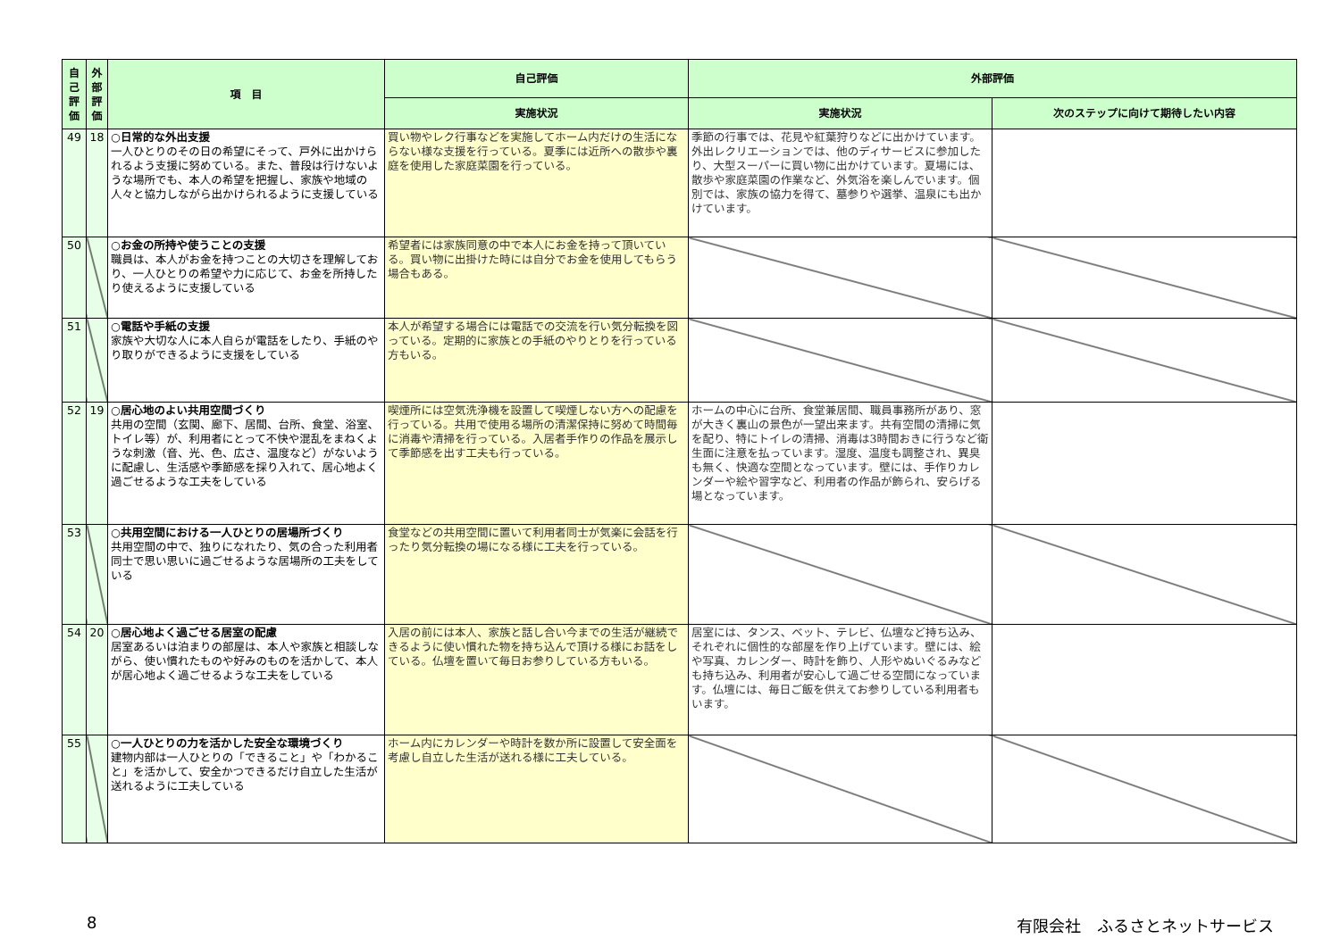| 自己評価 | 外部評価 | 項 目 | 自己評価 | 外部評価 | |
| --- | --- | --- | --- | --- | --- |
| | | | 実施状況 | 実施状況 | 次のステップに向けて期待したい内容 |
| 49 | 18 | ○日常的な外出支援 一人ひとりのその日の希望にそって、戸外に出かけられるよう支援に努めている。また、普段は行けないような場所でも、本人の希望を把握し、家族や地域の人々と協力しながら出かけられるように支援している | 買い物やレク行事などを実施してホーム内だけの生活にならない様な支援を行っている。夏季には近所への散歩や裏庭を使用した家庭菜園を行っている。 | 季節の行事では、花見や紅葉狩りなどに出かけています。外出レクリエーションでは、他のディサービスに参加したり、大型スーパーに買い物に出かけています。夏場には、散歩や家庭菜園の作業など、外気浴を楽しんでいます。個別では、家族の協力を得て、墓参りや選挙、温泉にも出かけています。 | |
| 50 | | ○お金の所持や使うことの支援 職員は、本人がお金を持つことの大切さを理解しており、一人ひとりの希望や力に応じて、お金を所持したり使えるように支援している | 希望者には家族同意の中で本人にお金を持って頂いている。買い物に出掛けた時には自分でお金を使用してもらう場合もある。 | | |
| 51 | | ○電話や手紙の支援 家族や大切な人に本人自らが電話をしたり、手紙のやり取りができるように支援をしている | 本人が希望する場合には電話での交流を行い気分転換を図っている。定期的に家族との手紙のやりとりを行っている方もいる。 | | |
| 52 | 19 | ○居心地のよい共用空間づくり 共用の空間（玄関、廊下、居間、台所、食堂、浴室、トイレ等）が、利用者にとって不快や混乱をまねくような刺激（音、光、色、広さ、温度など）がないように配慮し、生活感や季節感を採り入れて、居心地よく過ごせるような工夫をしている | 喫煙所には空気洗浄機を設置して喫煙しない方への配慮を行っている。共用で使用る場所の清潔保持に努めて時間毎に消毒や清掃を行っている。入居者手作りの作品を展示して季節感を出す工夫も行っている。 | ホームの中心に台所、食堂兼居間、職員事務所があり、窓が大きく裏山の景色が一望出来ます。共有空間の清掃に気を配り、特にトイレの清掃、消毒は3時間おきに行うなど衛生面に注意を払っています。湿度、温度も調整され、異臭も無く、快適な空間となっています。壁には、手作りカレンダーや絵や習字など、利用者の作品が飾られ、安らげる場となっています。 | |
| 53 | | ○共用空間における一人ひとりの居場所づくり 共用空間の中で、独りになれたり、気の合った利用者同士で思い思いに過ごせるような居場所の工夫をしている | 食堂などの共用空間に置いて利用者同士が気楽に会話を行ったり気分転換の場になる様に工夫を行っている。 | | |
| 54 | 20 | ○居心地よく過ごせる居室の配慮 居室あるいは泊まりの部屋は、本人や家族と相談しながら、使い慣れたものや好みのものを活かして、本人が居心地よく過ごせるような工夫をしている | 入居の前には本人、家族と話し合い今までの生活が継続できるように使い慣れた物を持ち込んで頂ける様にお話をしている。仏壇を置いて毎日お参りしている方もいる。 | 居室には、タンス、ベット、テレビ、仏壇など持ち込み、それぞれに個性的な部屋を作り上げています。壁には、絵や写真、カレンダー、時計を飾り、人形やぬいぐるみなども持ち込み、利用者が安心して過ごせる空間になっています。仏壇には、毎日ご飯を供えてお参りしている利用者もいます。 | |
| 55 | | ○一人ひとりの力を活かした安全な環境づくり 建物内部は一人ひとりの「できること」や「わかること」を活かして、安全かつできるだけ自立した生活が送れるように工夫している | ホーム内にカレンダーや時計を数か所に設置して安全面を考慮し自立した生活が送れる様に工夫している。 | | |
8 有限会社　ふるさとネットサービス